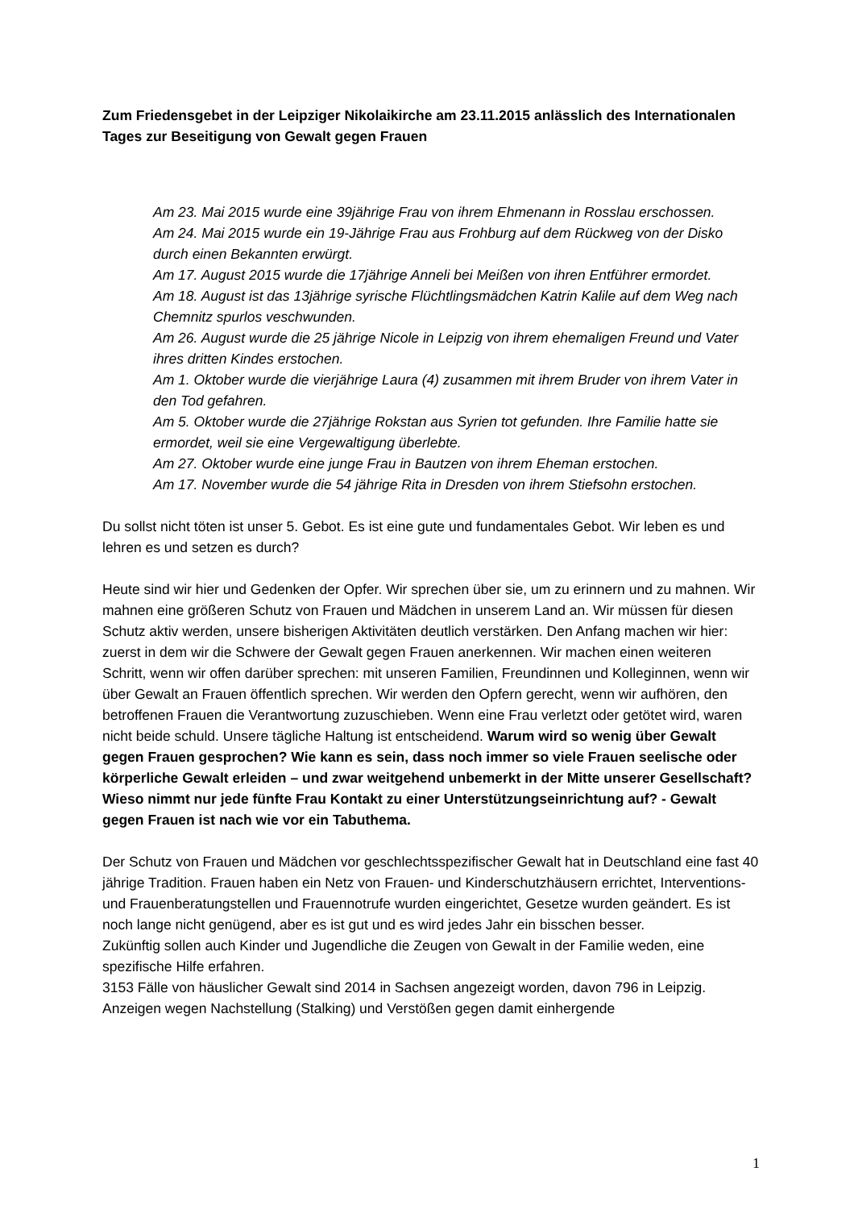Zum Friedensgebet in der Leipziger Nikolaikirche am 23.11.2015 anlässlich des Internationalen Tages zur Beseitigung von Gewalt gegen Frauen
Am 23. Mai 2015 wurde eine 39jährige Frau von ihrem Ehmenann in Rosslau erschossen.
Am 24. Mai 2015 wurde ein 19-Jährige Frau aus Frohburg auf dem Rückweg von der Disko durch einen Bekannten erwürgt.
Am 17. August 2015 wurde die 17jährige Anneli bei Meißen von ihren Entführer ermordet.
Am 18. August ist das 13jährige syrische Flüchtlingsmädchen Katrin Kalile auf dem Weg nach Chemnitz spurlos veschwunden.
Am 26. August wurde die 25 jährige Nicole in Leipzig von ihrem ehemaligen Freund und Vater ihres dritten Kindes erstochen.
Am 1. Oktober wurde die vierjährige Laura (4) zusammen mit ihrem Bruder von ihrem Vater in den Tod gefahren.
Am 5. Oktober wurde die 27jährige Rokstan aus Syrien tot gefunden. Ihre Familie hatte sie ermordet, weil sie eine Vergewaltigung überlebte.
Am 27. Oktober wurde eine junge Frau in Bautzen von ihrem Eheman erstochen.
Am 17. November wurde die 54 jährige Rita in Dresden von ihrem Stiefsohn erstochen.
Du sollst nicht töten ist unser 5. Gebot. Es ist eine gute und fundamentales Gebot. Wir leben es und lehren es und setzen es durch?
Heute sind wir hier und Gedenken der Opfer. Wir sprechen über sie, um zu erinnern und zu mahnen. Wir mahnen eine größeren Schutz von Frauen und Mädchen in unserem Land an. Wir müssen für diesen Schutz aktiv werden, unsere bisherigen Aktivitäten deutlich verstärken. Den Anfang machen wir hier: zuerst in dem wir die Schwere der Gewalt gegen Frauen anerkennen. Wir machen einen weiteren Schritt, wenn wir offen darüber sprechen: mit unseren Familien, Freundinnen und Kolleginnen, wenn wir über Gewalt an Frauen öffentlich sprechen. Wir werden den Opfern gerecht, wenn wir aufhören, den betroffenen Frauen die Verantwortung zuzuschieben. Wenn eine Frau verletzt oder getötet wird, waren nicht beide schuld. Unsere tägliche Haltung ist entscheidend. Warum wird so wenig über Gewalt gegen Frauen gesprochen? Wie kann es sein, dass noch immer so viele Frauen seelische oder körperliche Gewalt erleiden – und zwar weitgehend unbemerkt in der Mitte unserer Gesellschaft? Wieso nimmt nur jede fünfte Frau Kontakt zu einer Unterstützungseinrichtung auf? - Gewalt gegen Frauen ist nach wie vor ein Tabuthema.
Der Schutz von Frauen und Mädchen vor geschlechtsspezifischer Gewalt hat in Deutschland eine fast 40 jährige Tradition. Frauen haben ein Netz von Frauen- und Kinderschutzhäusern errichtet, Interventions- und Frauenberatungstellen und Frauennotrufe wurden eingerichtet, Gesetze wurden geändert. Es ist noch lange nicht genügend, aber es ist gut und es wird jedes Jahr ein bisschen besser.
Zukünftig sollen auch Kinder und Jugendliche die Zeugen von Gewalt in der Familie weden, eine spezifische Hilfe erfahren.
3153 Fälle von häuslicher Gewalt sind 2014 in Sachsen angezeigt worden, davon 796 in Leipzig. Anzeigen wegen Nachstellung (Stalking) und Verstößen gegen damit einhergende
1